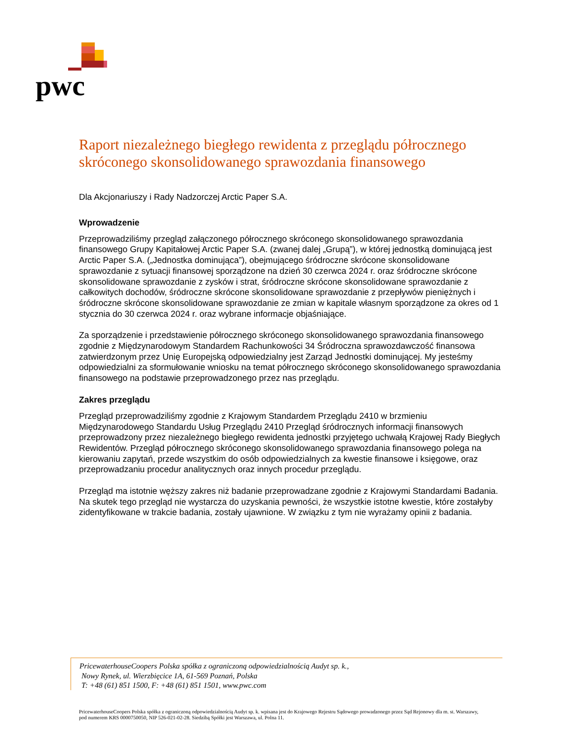pwc
Raport niezależnego biegłego rewidenta z przeglądu półrocznego skróconego skonsolidowanego sprawozdania finansowego
Dla Akcjonariuszy i Rady Nadzorczej Arctic Paper S.A.
Wprowadzenie
Przeprowadziliśmy przegląd załączonego półrocznego skróconego skonsolidowanego sprawozdania finansowego Grupy Kapitałowej Arctic Paper S.A. (zwanej dalej „Grupą”), w której jednostką dominującą jest Arctic Paper S.A. („Jednostka dominująca”), obejmującego śródroczne skrócone skonsolidowane sprawozdanie z sytuacji finansowej sporządzone na dzień 30 czerwca 2024 r. oraz śródroczne skrócone skonsolidowane sprawozdanie z zysków i strat, śródroczne skrócone skonsolidowane sprawozdanie z całkowitych dochodów, śródroczne skrócone skonsolidowane sprawozdanie z przepływów pieniężnych i śródroczne skrócone skonsolidowane sprawozdanie ze zmian w kapitale własnym sporządzone za okres od 1 stycznia do 30 czerwca 2024 r. oraz wybrane informacje objaśniające.
Za sporządzenie i przedstawienie półrocznego skróconego skonsolidowanego sprawozdania finansowego zgodnie z Międzynarodowym Standardem Rachunkowości 34 Śródroczna sprawozdawczość finansowa zatwierdzonym przez Unię Europejską odpowiedzialny jest Zarząd Jednostki dominującej. My jesteśmy odpowiedzialni za sformułowanie wniosku na temat półrocznego skróconego skonsolidowanego sprawozdania finansowego na podstawie przeprowadzonego przez nas przeglądu.
Zakres przeglądu
Przegląd przeprowadziliśmy zgodnie z Krajowym Standardem Przeglądu 2410 w brzmieniu Międzynarodowego Standardu Usług Przeglądu 2410 Przegląd śródrocznych informacji finansowych przeprowadzony przez niezależnego biegłego rewidenta jednostki przyjętego uchwałą Krajowej Rady Biegłych Rewidentów. Przegląd półrocznego skróconego skonsolidowanego sprawozdania finansowego polega na kierowaniu zapytań, przede wszystkim do osób odpowiedzialnych za kwestie finansowe i księgowe, oraz przeprowadzaniu procedur analitycznych oraz innych procedur przeglądu.
Przegląd ma istotnie węższy zakres niż badanie przeprowadzane zgodnie z Krajowymi Standardami Badania. Na skutek tego przegląd nie wystarcza do uzyskania pewności, że wszystkie istotne kwestie, które zostałyby zidentyfikowane w trakcie badania, zostały ujawnione. W związku z tym nie wyrażamy opinii z badania.
PricewaterhouseCoopers Polska spółka z ograniczoną odpowiedzialnością Audyt sp. k.,
Nowy Rynek, ul. Wierzbięcice 1A, 61-569 Poznań, Polska
T: +48 (61) 851 1500, F: +48 (61) 851 1501, www.pwc.com
PricewaterhouseCoopers Polska spółka z ograniczoną odpowiedzialnością Audyt sp. k. wpisana jest do Krajowego Rejestru Sądowego prowadzonego przez Sąd Rejonowy dla m. st. Warszawy, pod numerem KRS 0000750050, NIP 526-021-02-28. Siedzibą Spółki jest Warszawa, ul. Polna 11.